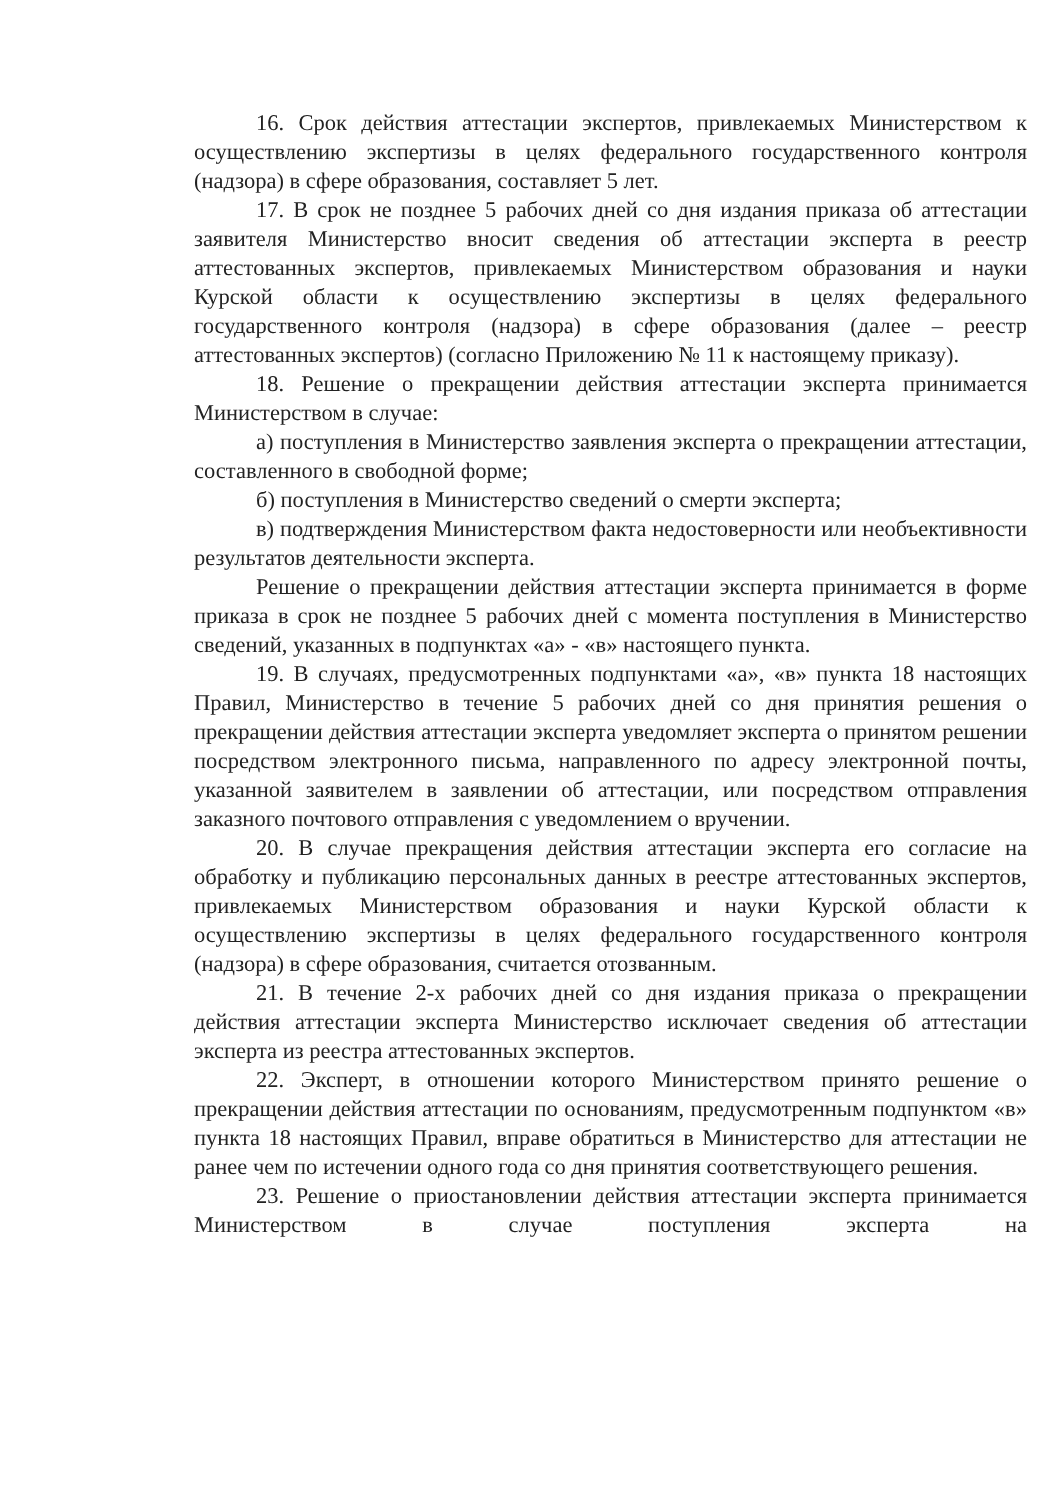16. Срок действия аттестации экспертов, привлекаемых Министерством к осуществлению экспертизы в целях федерального государственного контроля (надзора) в сфере образования, составляет 5 лет.
17. В срок не позднее 5 рабочих дней со дня издания приказа об аттестации заявителя Министерство вносит сведения об аттестации эксперта в реестр аттестованных экспертов, привлекаемых Министерством образования и науки Курской области к осуществлению экспертизы в целях федерального государственного контроля (надзора) в сфере образования (далее – реестр аттестованных экспертов) (согласно Приложению № 11 к настоящему приказу).
18. Решение о прекращении действия аттестации эксперта принимается Министерством в случае:
а) поступления в Министерство заявления эксперта о прекращении аттестации, составленного в свободной форме;
б) поступления в Министерство сведений о смерти эксперта;
в) подтверждения Министерством факта недостоверности или необъективности результатов деятельности эксперта.
Решение о прекращении действия аттестации эксперта принимается в форме приказа в срок не позднее 5 рабочих дней с момента поступления в Министерство сведений, указанных в подпунктах «а» - «в» настоящего пункта.
19. В случаях, предусмотренных подпунктами «а», «в» пункта 18 настоящих Правил, Министерство в течение 5 рабочих дней со дня принятия решения о прекращении действия аттестации эксперта уведомляет эксперта о принятом решении посредством электронного письма, направленного по адресу электронной почты, указанной заявителем в заявлении об аттестации, или посредством отправления заказного почтового отправления с уведомлением о вручении.
20. В случае прекращения действия аттестации эксперта его согласие на обработку и публикацию персональных данных в реестре аттестованных экспертов, привлекаемых Министерством образования и науки Курской области к осуществлению экспертизы в целях федерального государственного контроля (надзора) в сфере образования, считается отозванным.
21. В течение 2-х рабочих дней со дня издания приказа о прекращении действия аттестации эксперта Министерство исключает сведения об аттестации эксперта из реестра аттестованных экспертов.
22. Эксперт, в отношении которого Министерством принято решение о прекращении действия аттестации по основаниям, предусмотренным подпунктом «в» пункта 18 настоящих Правил, вправе обратиться в Министерство для аттестации не ранее чем по истечении одного года со дня принятия соответствующего решения.
23. Решение о приостановлении действия аттестации эксперта принимается Министерством в случае поступления эксперта на